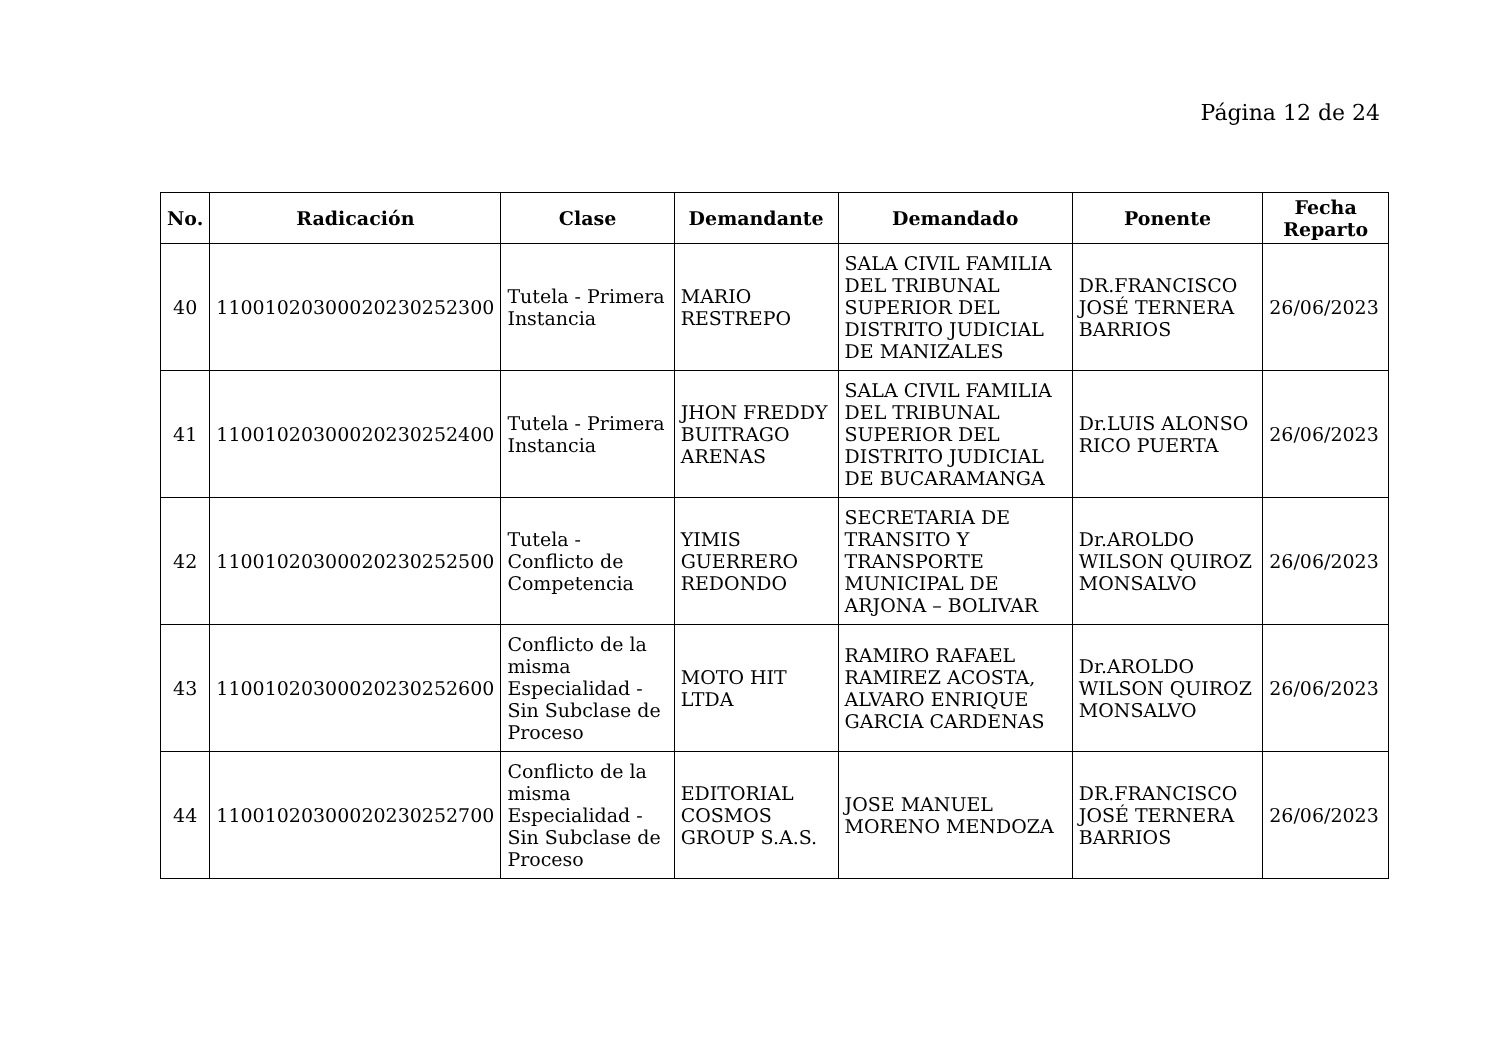Página 12 de 24
| No. | Radicación | Clase | Demandante | Demandado | Ponente | Fecha Reparto |
| --- | --- | --- | --- | --- | --- | --- |
| 40 | 11001020300020230252300 | Tutela - Primera Instancia | MARIO RESTREPO | SALA CIVIL FAMILIA DEL TRIBUNAL SUPERIOR DEL DISTRITO JUDICIAL DE MANIZALES | DR.FRANCISCO JOSÉ TERNERA BARRIOS | 26/06/2023 |
| 41 | 11001020300020230252400 | Tutela - Primera Instancia | JHON FREDDY BUITRAGO ARENAS | SALA CIVIL FAMILIA DEL TRIBUNAL SUPERIOR DEL DISTRITO JUDICIAL DE BUCARAMANGA | Dr.LUIS ALONSO RICO PUERTA | 26/06/2023 |
| 42 | 11001020300020230252500 | Tutela - Conflicto de Competencia | YIMIS GUERRERO REDONDO | SECRETARIA DE TRANSITO Y TRANSPORTE MUNICIPAL DE ARJONA – BOLIVAR | Dr.AROLDO WILSON QUIROZ MONSALVO | 26/06/2023 |
| 43 | 11001020300020230252600 | Conflicto de la misma Especialidad - Sin Subclase de Proceso | MOTO HIT LTDA | RAMIRO RAFAEL RAMIREZ ACOSTA, ALVARO ENRIQUE GARCIA CARDENAS | Dr.AROLDO WILSON QUIROZ MONSALVO | 26/06/2023 |
| 44 | 11001020300020230252700 | Conflicto de la misma Especialidad - Sin Subclase de Proceso | EDITORIAL COSMOS GROUP S.A.S. | JOSE MANUEL MORENO MENDOZA | DR.FRANCISCO JOSÉ TERNERA BARRIOS | 26/06/2023 |